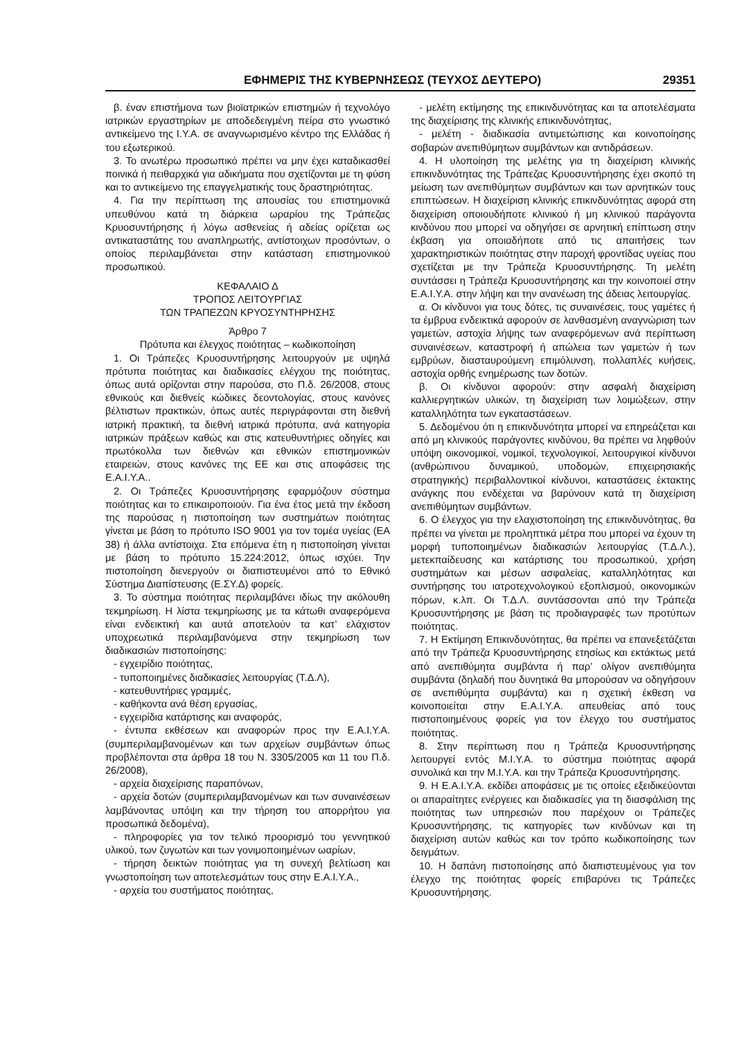ΕΦΗΜΕΡΙΣ ΤΗΣ ΚΥΒΕΡΝΗΣΕΩΣ (ΤΕΥΧΟΣ ΔΕΥΤΕΡΟ) 29351
β. έναν επιστήμονα των βιοϊατρικών επιστημών ή τεχνολόγο ιατρικών εργαστηρίων με αποδεδειγμένη πείρα στο γνωστικό αντικείμενο της Ι.Υ.Α. σε αναγνωρισμένο κέντρο της Ελλάδας ή του εξωτερικού.
3. Το ανωτέρω προσωπικό πρέπει να μην έχει καταδικασθεί ποινικά ή πειθαρχικά για αδικήματα που σχετίζονται με τη φύση και το αντικείμενο της επαγγελματικής τους δραστηριότητας.
4. Για την περίπτωση της απουσίας του επιστημονικά υπευθύνου κατά τη διάρκεια ωραρίου της Τράπεζας Κρυοσυντήρησης ή λόγω ασθενείας ή αδείας ορίζεται ως αντικαταστάτης του αναπληρωτής, αντίστοιχων προσόντων, ο οποίος περιλαμβάνεται στην κατάσταση επιστημονικού προσωπικού.
ΚΕΦΑΛΑΙΟ Δ
ΤΡΟΠΟΣ ΛΕΙΤΟΥΡΓΙΑΣ
ΤΩΝ ΤΡΑΠΕΖΩΝ ΚΡΥΟΣΥΝΤΗΡΗΣΗΣ
Άρθρο 7
Πρότυπα και έλεγχος ποιότητας – κωδικοποίηση
1. Οι Τράπεζες Κρυοσυντήρησης λειτουργούν με υψηλά πρότυπα ποιότητας και διαδικασίες ελέγχου της ποιότητας, όπως αυτά ορίζονται στην παρούσα, στο Π.δ. 26/2008, στους εθνικούς και διεθνείς κώδικες δεοντολογίας, στους κανόνες βέλτιστων πρακτικών, όπως αυτές περιγράφονται στη διεθνή ιατρική πρακτική, τα διεθνή ιατρικά πρότυπα, ανά κατηγορία ιατρικών πράξεων καθώς και στις κατευθυντήριες οδηγίες και πρωτόκολλα των διεθνών και εθνικών επιστημονικών εταιρειών, στους κανόνες της ΕΕ και στις αποφάσεις της Ε.Α.Ι.Υ.Α..
2. Οι Τράπεζες Κρυοσυντήρησης εφαρμόζουν σύστημα ποιότητας και το επικαιροποιούν. Για ένα έτος μετά την έκδοση της παρούσας η πιστοποίηση των συστημάτων ποιότητας γίνεται με βάση το πρότυπο ISO 9001 για τον τομέα υγείας (ΕΑ 38) ή άλλα αντίστοιχα. Στα επόμενα έτη η πιστοποίηση γίνεται με βάση το πρότυπο 15.224:2012, όπως ισχύει. Την πιστοποίηση διενεργούν οι διαπιστευμένοι από το Εθνικό Σύστημα Διαπίστευσης (Ε.ΣΥ.Δ) φορείς.
3. Το σύστημα ποιότητας περιλαμβάνει ιδίως την ακόλουθη τεκμηρίωση. Η λίστα τεκμηρίωσης με τα κάτωθι αναφερόμενα είναι ενδεικτική και αυτά αποτελούν τα κατ’ ελάχιστον υποχρεωτικά περιλαμβανόμενα στην τεκμηρίωση των διαδικασιών πιστοποίησης:
- εγχειρίδιο ποιότητας,
- τυποποιημένες διαδικασίες λειτουργίας (Τ.Δ.Λ),
- κατευθυντήριες γραμμές,
- καθήκοντα ανά θέση εργασίας,
- εγχειρίδια κατάρτισης και αναφοράς,
- έντυπα εκθέσεων και αναφορών προς την Ε.Α.Ι.Υ.Α. (συμπεριλαμβανομένων και των αρχείων συμβάντων όπως προβλέπονται στα άρθρα 18 του Ν. 3305/2005 και 11 του Π.δ. 26/2008),
- αρχεία διαχείρισης παραπόνων,
- αρχεία δοτών (συμπεριλαμβανομένων και των συναινέσεων λαμβάνοντας υπόψη και την τήρηση του απορρήτου για προσωπικά δεδομένα),
- πληροφορίες για τον τελικό προορισμό του γεννητικού υλικού, των ζυγωτών και των γονιμοποιημένων ωαρίων,
- τήρηση δεικτών ποιότητας για τη συνεχή βελτίωση και γνωστοποίηση των αποτελεσμάτων τους στην Ε.Α.Ι.Υ.Α.,
- αρχεία του συστήματος ποιότητας,
- μελέτη εκτίμησης της επικινδυνότητας και τα αποτελέσματα της διαχείρισης της κλινικής επικινδυνότητας,
- μελέτη - διαδικασία αντιμετώπισης και κοινοποίησης σοβαρών ανεπιθύμητων συμβάντων και αντιδράσεων.
4. Η υλοποίηση της μελέτης για τη διαχείριση κλινικής επικινδυνότητας της Τράπεζας Κρυοσυντήρησης έχει σκοπό τη μείωση των ανεπιθύμητων συμβάντων και των αρνητικών τους επιπτώσεων. Η διαχείριση κλινικής επικινδυνότητας αφορά στη διαχείριση οποιουδήποτε κλινικού ή μη κλινικού παράγοντα κινδύνου που μπορεί να οδηγήσει σε αρνητική επίπτωση στην έκβαση για οποιαδήποτε από τις απαιτήσεις των χαρακτηριστικών ποιότητας στην παροχή φροντίδας υγείας που σχετίζεται με την Τράπεζα Κρυοσυντήρησης. Τη μελέτη συντάσσει η Τράπεζα Κρυοσυντήρησης και την κοινοποιεί στην Ε.Α.Ι.Υ.Α. στην λήψη και την ανανέωση της άδειας λειτουργίας.
α. Οι κίνδυνοι για τους δότες, τις συναινέσεις, τους γαμέτες ή τα έμβρυα ενδεικτικά αφορούν σε λανθασμένη αναγνώριση των γαμετών, αστοχία λήψης των αναφερόμενων ανά περίπτωση συναινέσεων, καταστροφή ή απώλεια των γαμετών ή των εμβρύων, διασταυρούμενη επιμόλυνση, πολλαπλές κυήσεις, αστοχία ορθής ενημέρωσης των δοτών.
β. Οι κίνδυνοι αφορούν: στην ασφαλή διαχείριση καλλιεργητικών υλικών, τη διαχείριση των λοιμώξεων, στην καταλληλότητα των εγκαταστάσεων.
5. Δεδομένου ότι η επικινδυνότητα μπορεί να επηρεάζεται και από μη κλινικούς παράγοντες κινδύνου, θα πρέπει να ληφθούν υπόψη οικονομικοί, νομικοί, τεχνολογικοί, λειτουργικοί κίνδυνοι (ανθρώπινου δυναμικού, υποδομών, επιχειρησιακής στρατηγικής) περιβαλλοντικοί κίνδυνοι, καταστάσεις έκτακτης ανάγκης που ενδέχεται να βαρύνουν κατά τη διαχείριση ανεπιθύμητων συμβάντων.
6. Ο έλεγχος για την ελαχιστοποίηση της επικινδυνότητας, θα πρέπει να γίνεται με προληπτικά μέτρα που μπορεί να έχουν τη μορφή τυποποιημένων διαδικασιών λειτουργίας (Τ.Δ.Λ.), μετεκπαίδευσης και κατάρτισης του προσωπικού, χρήση συστημάτων και μέσων ασφαλείας, καταλληλότητας και συντήρησης του ιατροτεχνολογικού εξοπλισμού, οικονομικών πόρων, κ.λπ. Οι Τ.Δ.Λ. συντάσσονται από την Τράπεζα Κρυοσυντήρησης με βάση τις προδιαγραφές των προτύπων ποιότητας.
7. Η Εκτίμηση Επικινδυνότητας, θα πρέπει να επανεξετάζεται από την Τράπεζα Κρυοσυντήρησης ετησίως και εκτάκτως μετά από ανεπιθύμητα συμβάντα ή παρ’ ολίγον ανεπιθύμητα συμβάντα (δηλαδή που δυνητικά θα μπορούσαν να οδηγήσουν σε ανεπιθύμητα συμβάντα) και η σχετική έκθεση να κοινοποιείται στην Ε.Α.Ι.Υ.Α. απευθείας από τους πιστοποιημένους φορείς για τον έλεγχο του συστήματος ποιότητας.
8. Στην περίπτωση που η Τράπεζα Κρυοσυντήρησης λειτουργεί εντός Μ.Ι.Υ.Α. το σύστημα ποιότητας αφορά συνολικά και την Μ.Ι.Υ.Α. και την Τράπεζα Κρυοσυντήρησης.
9. Η Ε.Α.Ι.Υ.Α. εκδίδει αποφάσεις με τις οποίες εξειδικεύονται οι απαραίτητες ενέργειες και διαδικασίες για τη διασφάλιση της ποιότητας των υπηρεσιών που παρέχουν οι Τράπεζες Κρυοσυντήρησης, τις κατηγορίες των κινδύνων και τη διαχείριση αυτών καθώς και τον τρόπο κωδικοποίησης των δειγμάτων.
10. Η δαπάνη πιστοποίησης από διαπιστευμένους για τον έλεγχο της ποιότητας φορείς επιβαρύνει τις Τράπεζες Κρυοσυντήρησης.